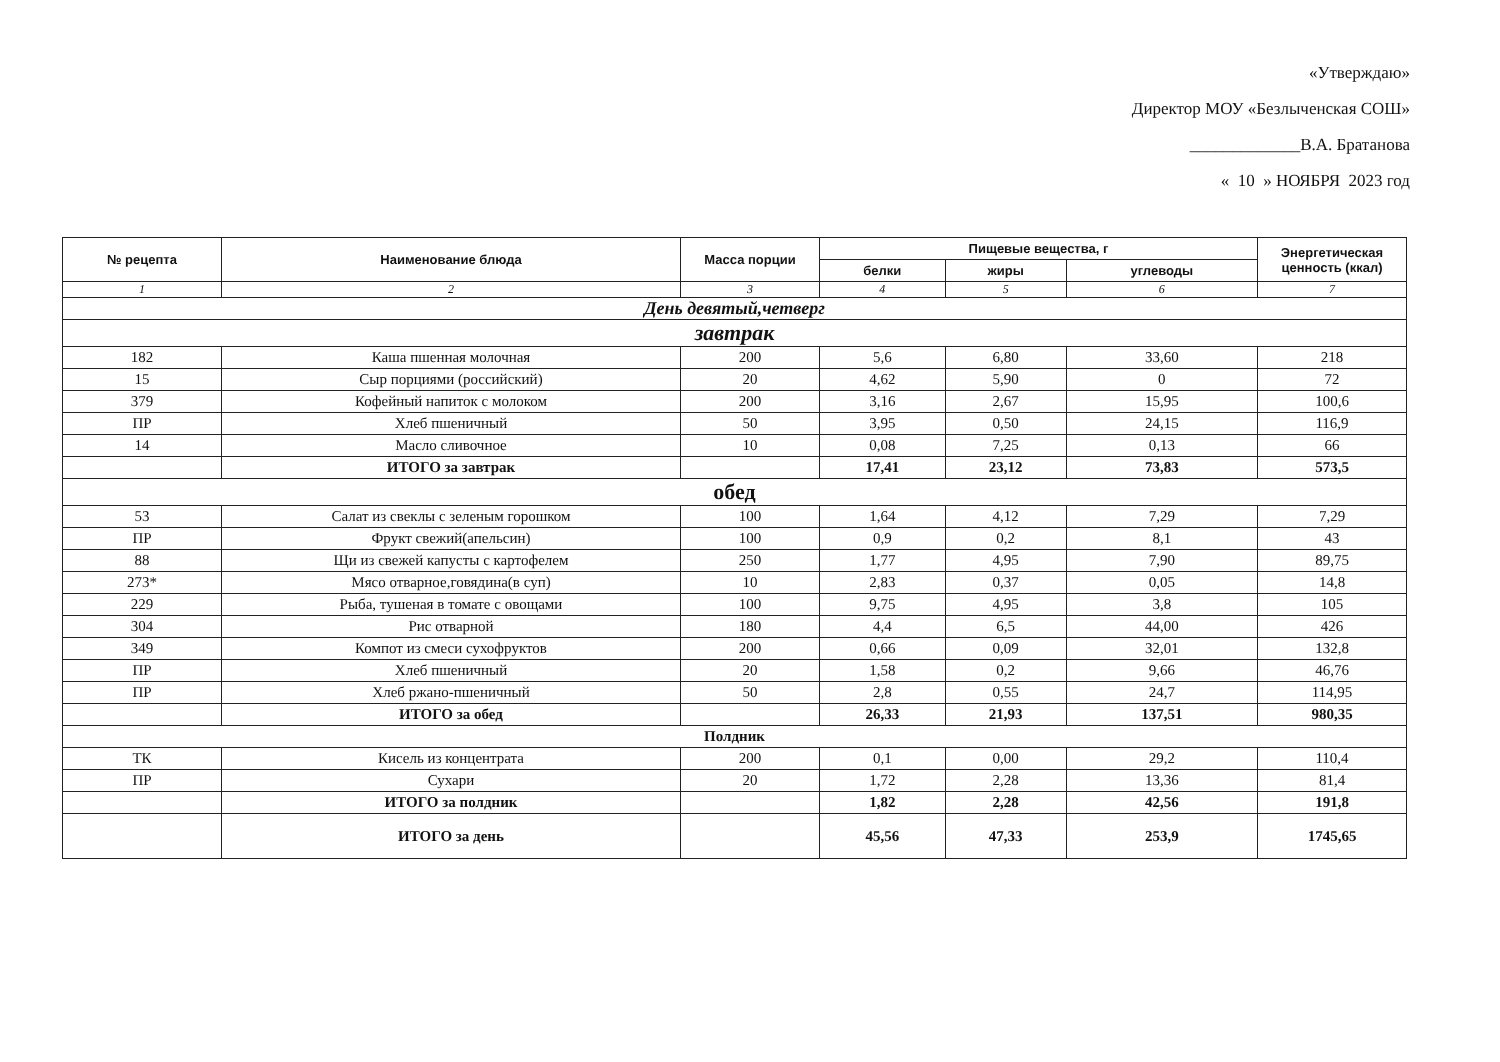«Утверждаю»
Директор МОУ «Безлыченская СОШ»
_____________В.А. Братанова
« 10 » НОЯБРЯ 2023 год
| № рецепта | Наименование блюда | Масса порции | Пищевые вещества, г | | | Энергетическая ценность (ккал) |
| --- | --- | --- | --- | --- | --- | --- |
| | | | белки | жиры | углеводы | |
| 1 | 2 | 3 | 4 | 5 | 6 | 7 |
| День девятый,четверг | | | | | | |
| завтрак | | | | | | |
| 182 | Каша пшенная молочная | 200 | 5,6 | 6,80 | 33,60 | 218 |
| 15 | Сыр порциями (российский) | 20 | 4,62 | 5,90 | 0 | 72 |
| 379 | Кофейный напиток с молоком | 200 | 3,16 | 2,67 | 15,95 | 100,6 |
| ПР | Хлеб пшеничный | 50 | 3,95 | 0,50 | 24,15 | 116,9 |
| 14 | Масло сливочное | 10 | 0,08 | 7,25 | 0,13 | 66 |
| | ИТОГО за завтрак | | 17,41 | 23,12 | 73,83 | 573,5 |
| обед | | | | | | |
| 53 | Салат из свеклы с зеленым горошком | 100 | 1,64 | 4,12 | 7,29 | 7,29 |
| ПР | Фрукт свежий(апельсин) | 100 | 0,9 | 0,2 | 8,1 | 43 |
| 88 | Щи из свежей капусты с картофелем | 250 | 1,77 | 4,95 | 7,90 | 89,75 |
| 273* | Мясо отварное,говядина(в суп) | 10 | 2,83 | 0,37 | 0,05 | 14,8 |
| 229 | Рыба, тушеная в томате с овощами | 100 | 9,75 | 4,95 | 3,8 | 105 |
| 304 | Рис отварной | 180 | 4,4 | 6,5 | 44,00 | 426 |
| 349 | Компот из смеси сухофруктов | 200 | 0,66 | 0,09 | 32,01 | 132,8 |
| ПР | Хлеб пшеничный | 20 | 1,58 | 0,2 | 9,66 | 46,76 |
| ПР | Хлеб ржано-пшеничный | 50 | 2,8 | 0,55 | 24,7 | 114,95 |
| | ИТОГО за обед | | 26,33 | 21,93 | 137,51 | 980,35 |
| Полдник | | | | | | |
| ТК | Кисель из концентрата | 200 | 0,1 | 0,00 | 29,2 | 110,4 |
| ПР | Сухари | 20 | 1,72 | 2,28 | 13,36 | 81,4 |
| | ИТОГО за полдник | | 1,82 | 2,28 | 42,56 | 191,8 |
| | ИТОГО за день | | 45,56 | 47,33 | 253,9 | 1745,65 |